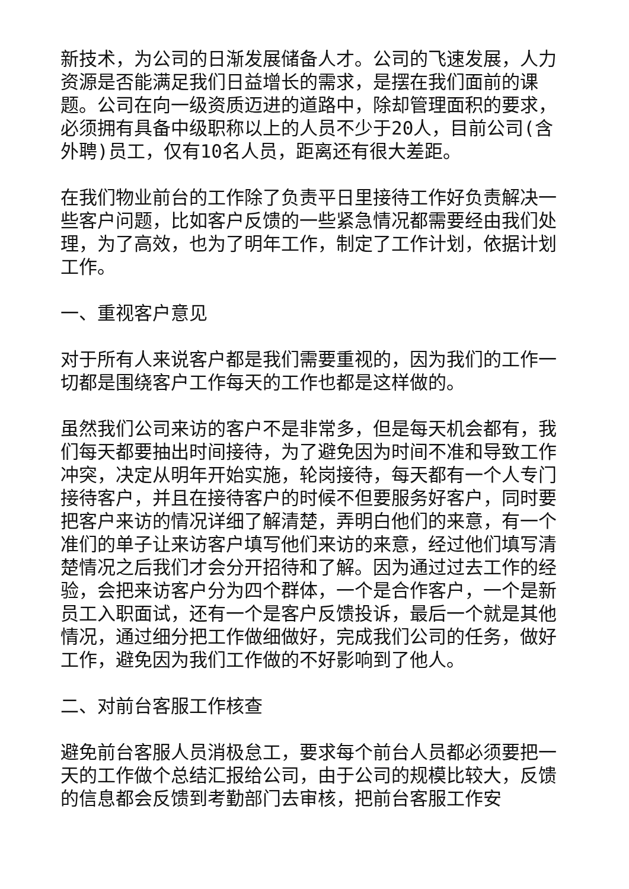新技术，为公司的日渐发展储备人才。公司的飞速发展，人力资源是否能满足我们日益增长的需求，是摆在我们面前的课题。公司在向一级资质迈进的道路中，除却管理面积的要求，必须拥有具备中级职称以上的人员不少于20人，目前公司(含外聘)员工，仅有10名人员，距离还有很大差距。
在我们物业前台的工作除了负责平日里接待工作好负责解决一些客户问题，比如客户反馈的一些紧急情况都需要经由我们处理，为了高效，也为了明年工作，制定了工作计划，依据计划工作。
一、重视客户意见
对于所有人来说客户都是我们需要重视的，因为我们的工作一切都是围绕客户工作每天的工作也都是这样做的。
虽然我们公司来访的客户不是非常多，但是每天机会都有，我们每天都要抽出时间接待，为了避免因为时间不准和导致工作冲突，决定从明年开始实施，轮岗接待，每天都有一个人专门接待客户，并且在接待客户的时候不但要服务好客户，同时要把客户来访的情况详细了解清楚，弄明白他们的来意，有一个准们的单子让来访客户填写他们来访的来意，经过他们填写清楚情况之后我们才会分开招待和了解。因为通过过去工作的经验，会把来访客户分为四个群体，一个是合作客户，一个是新员工入职面试，还有一个是客户反馈投诉，最后一个就是其他情况，通过细分把工作做细做好，完成我们公司的任务，做好工作，避免因为我们工作做的不好影响到了他人。
二、对前台客服工作核查
避免前台客服人员消极怠工，要求每个前台人员都必须要把一天的工作做个总结汇报给公司，由于公司的规模比较大，反馈的信息都会反馈到考勤部门去审核，把前台客服工作安